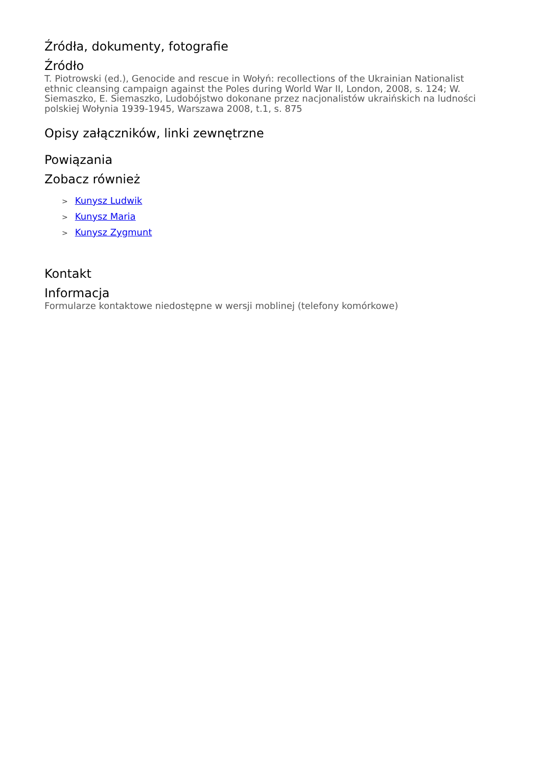Źródła, dokumenty, fotografie
Źródło
T. Piotrowski (ed.), Genocide and rescue in Wołyń: recollections of the Ukrainian Nationalist ethnic cleansing campaign against the Poles during World War II, London, 2008, s. 124; W. Siemaszko, E. Siemaszko, Ludobójstwo dokonane przez nacjonalistów ukraińskich na ludności polskiej Wołynia 1939-1945, Warszawa 2008, t.1, s. 875
Opisy załączników, linki zewnętrzne
Powiązania
Zobacz również
> Kunysz Ludwik
> Kunysz Maria
> Kunysz Zygmunt
Kontakt
Informacja
Formularze kontaktowe niedostępne w wersji moblinej (telefony komórkowe)